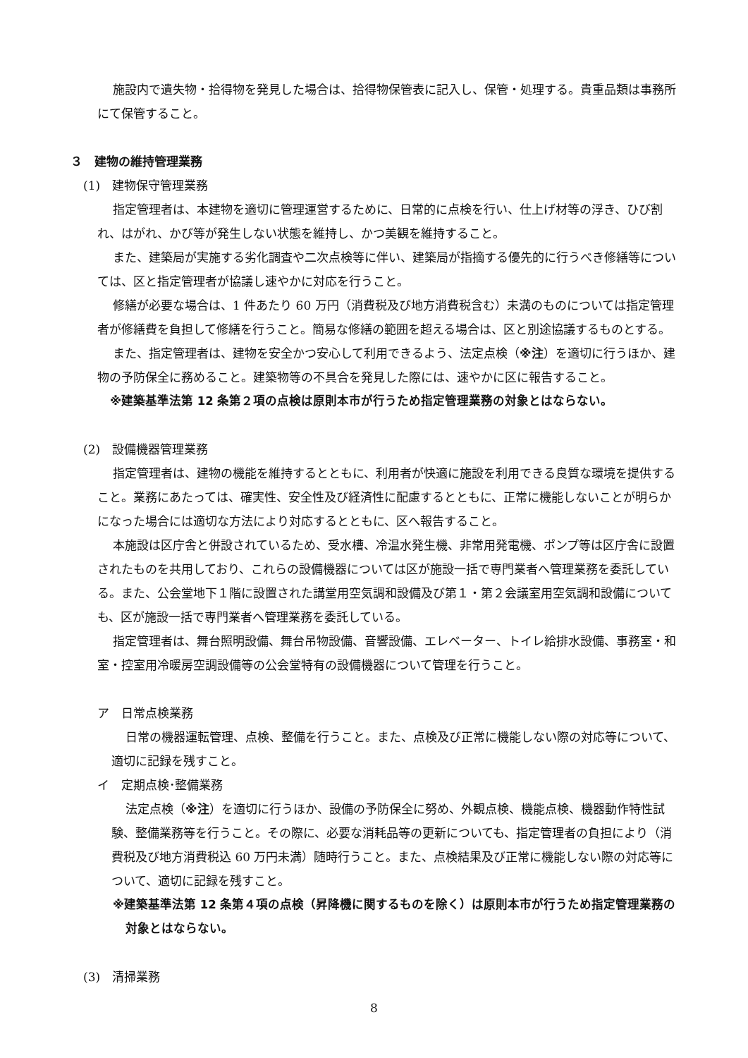施設内で遺失物・拾得物を発見した場合は、拾得物保管表に記入し、保管・処理する。貴重品類は事務所にて保管すること。
３　建物の維持管理業務
(1)　建物保守管理業務
指定管理者は、本建物を適切に管理運営するために、日常的に点検を行い、仕上げ材等の浮き、ひび割れ、はがれ、かび等が発生しない状態を維持し、かつ美観を維持すること。
また、建築局が実施する劣化調査や二次点検等に伴い、建築局が指摘する優先的に行うべき修繕等については、区と指定管理者が協議し速やかに対応を行うこと。
修繕が必要な場合は、1 件あたり 60 万円（消費税及び地方消費税含む）未満のものについては指定管理者が修繕費を負担して修繕を行うこと。簡易な修繕の範囲を超える場合は、区と別途協議するものとする。
また、指定管理者は、建物を安全かつ安心して利用できるよう、法定点検（※注）を適切に行うほか、建物の予防保全に務めること。建築物等の不具合を発見した際には、速やかに区に報告すること。
※建築基準法第 12 条第２項の点検は原則本市が行うため指定管理業務の対象とはならない。
(2)　設備機器管理業務
指定管理者は、建物の機能を維持するとともに、利用者が快適に施設を利用できる良質な環境を提供すること。業務にあたっては、確実性、安全性及び経済性に配慮するとともに、正常に機能しないことが明らかになった場合には適切な方法により対応するとともに、区へ報告すること。
本施設は区庁舎と併設されているため、受水槽、冷温水発生機、非常用発電機、ポンプ等は区庁舎に設置されたものを共用しており、これらの設備機器については区が施設一括で専門業者へ管理業務を委託している。また、公会堂地下１階に設置された講堂用空気調和設備及び第１・第２会議室用空気調和設備についても、区が施設一括で専門業者へ管理業務を委託している。
指定管理者は、舞台照明設備、舞台吊物設備、音響設備、エレベーター、トイレ給排水設備、事務室・和室・控室用冷暖房空調設備等の公会堂特有の設備機器について管理を行うこと。
ア　日常点検業務
日常の機器運転管理、点検、整備を行うこと。また、点検及び正常に機能しない際の対応等について、適切に記録を残すこと。
イ　定期点検･整備業務
法定点検（※注）を適切に行うほか、設備の予防保全に努め、外観点検、機能点検、機器動作特性試験、整備業務等を行うこと。その際に、必要な消耗品等の更新についても、指定管理者の負担により（消費税及び地方消費税込 60 万円未満）随時行うこと。また、点検結果及び正常に機能しない際の対応等について、適切に記録を残すこと。
※建築基準法第 12 条第４項の点検（昇降機に関するものを除く）は原則本市が行うため指定管理業務の対象とはならない。
(3)　清掃業務
8